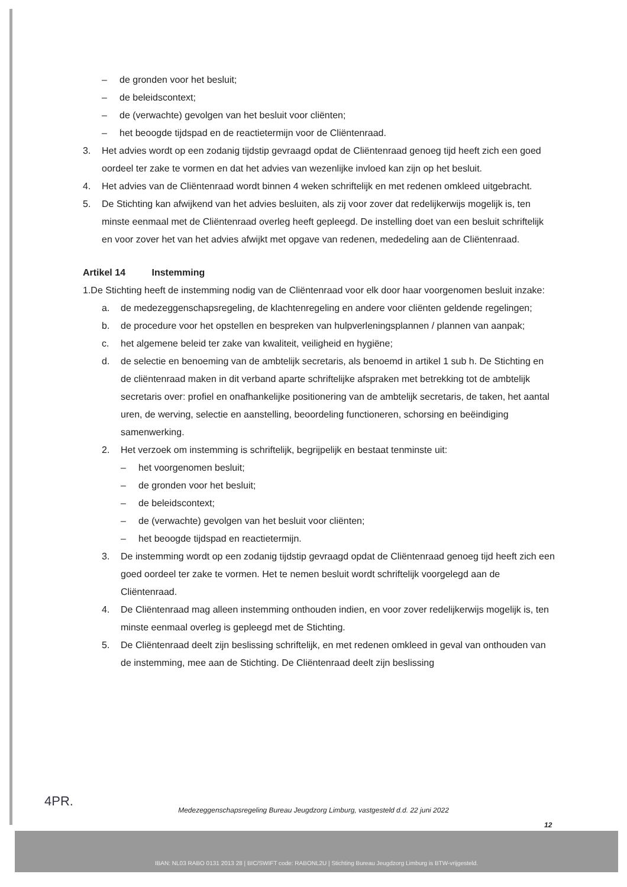– de gronden voor het besluit;
– de beleidscontext;
– de (verwachte) gevolgen van het besluit voor cliënten;
– het beoogde tijdspad en de reactietermijn voor de Cliëntenraad.
3. Het advies wordt op een zodanig tijdstip gevraagd opdat de Cliëntenraad genoeg tijd heeft zich een goed oordeel ter zake te vormen en dat het advies van wezenlijke invloed kan zijn op het besluit.
4. Het advies van de Cliëntenraad wordt binnen 4 weken schriftelijk en met redenen omkleed uitgebracht.
5. De Stichting kan afwijkend van het advies besluiten, als zij voor zover dat redelijkerwijs mogelijk is, ten minste eenmaal met de Cliëntenraad overleg heeft gepleegd. De instelling doet van een besluit schriftelijk en voor zover het van het advies afwijkt met opgave van redenen, mededeling aan de Cliëntenraad.
Artikel 14 Instemming
1.De Stichting heeft de instemming nodig van de Cliëntenraad voor elk door haar voorgenomen besluit inzake:
a. de medezeggenschapsregeling, de klachtenregeling en andere voor cliënten geldende regelingen;
b. de procedure voor het opstellen en bespreken van hulpverleningsplannen / plannen van aanpak;
c. het algemene beleid ter zake van kwaliteit, veiligheid en hygiëne;
d. de selectie en benoeming van de ambtelijk secretaris, als benoemd in artikel 1 sub h. De Stichting en de cliëntenraad maken in dit verband aparte schriftelijke afspraken met betrekking tot de ambtelijk secretaris over: profiel en onafhankelijke positionering van de ambtelijk secretaris, de taken, het aantal uren, de werving, selectie en aanstelling, beoordeling functioneren, schorsing en beëindiging samenwerking.
2. Het verzoek om instemming is schriftelijk, begrijpelijk en bestaat tenminste uit:
– het voorgenomen besluit;
– de gronden voor het besluit;
– de beleidscontext;
– de (verwachte) gevolgen van het besluit voor cliënten;
– het beoogde tijdspad en reactietermijn.
3. De instemming wordt op een zodanig tijdstip gevraagd opdat de Cliëntenraad genoeg tijd heeft zich een goed oordeel ter zake te vormen. Het te nemen besluit wordt schriftelijk voorgelegd aan de Cliëntenraad.
4. De Cliëntenraad mag alleen instemming onthouden indien, en voor zover redelijkerwijs mogelijk is, ten minste eenmaal overleg is gepleegd met de Stichting.
5. De Cliëntenraad deelt zijn beslissing schriftelijk, en met redenen omkleed in geval van onthouden van de instemming, mee aan de Stichting. De Cliëntenraad deelt zijn beslissing
4PR.
Medezeggenschapsregeling Bureau Jeugdzorg Limburg, vastgesteld d.d. 22 juni 2022
12
IBAN: NL03 RABO 0131 2013 28 | BIC/SWIFT code: RABONL2U | Stichting Bureau Jeugdzorg Limburg is BTW-vrijgesteld.